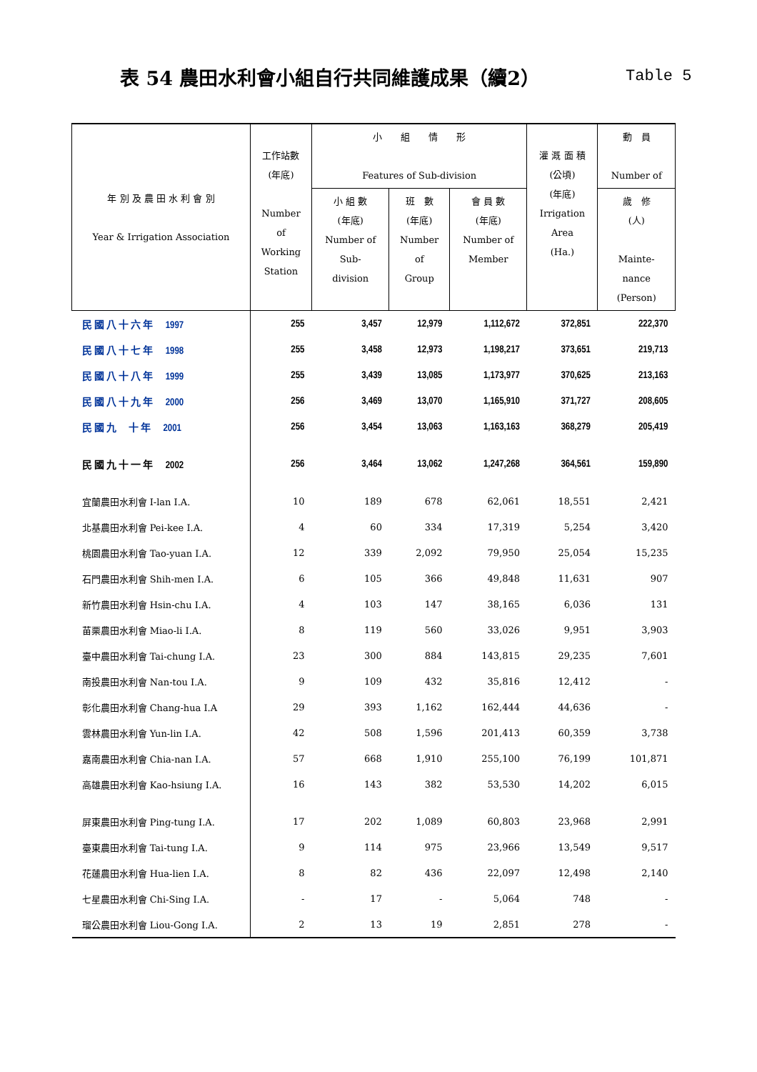表 54 農田水利會小組自行共同維護成果（續2）
Table 5
| 年 別 及 農 田 水 利 會 別 Year & Irrigation Association | 工作站數 (年底) Number of Working Station | 小 組 情 形 Features of Sub-division | | | 灌 溉 面 積 (公頃) (年底) Irrigation Area (Ha.) | 動 員 Number of |
| --- | --- | --- | --- | --- | --- | --- |
| | | 小 組 數 (年底) Number of Sub- division | 班 數 (年底) Number of Group | 會 員 數 (年底) Number of Member | | 歲 修 (人) Mainte- nance (Person) |
| 民 國 八 十 六 年 1997 | 255 | 3,457 | 12,979 | 1,112,672 | 372,851 | 222,370 |
| 民 國 八 十 七 年 1998 | 255 | 3,458 | 12,973 | 1,198,217 | 373,651 | 219,713 |
| 民 國 八 十 八 年 1999 | 255 | 3,439 | 13,085 | 1,173,977 | 370,625 | 213,163 |
| 民 國 八 十 九 年 2000 | 256 | 3,469 | 13,070 | 1,165,910 | 371,727 | 208,605 |
| 民 國 九 十 年 2001 | 256 | 3,454 | 13,063 | 1,163,163 | 368,279 | 205,419 |
| 民 國 九 十 一 年 2002 | 256 | 3,464 | 13,062 | 1,247,268 | 364,561 | 159,890 |
| 宜蘭農田水利會 I-lan I.A. | 10 | 189 | 678 | 62,061 | 18,551 | 2,421 |
| 北基農田水利會 Pei-kee I.A. | 4 | 60 | 334 | 17,319 | 5,254 | 3,420 |
| 桃園農田水利會 Tao-yuan I.A. | 12 | 339 | 2,092 | 79,950 | 25,054 | 15,235 |
| 石門農田水利會 Shih-men I.A. | 6 | 105 | 366 | 49,848 | 11,631 | 907 |
| 新竹農田水利會 Hsin-chu I.A. | 4 | 103 | 147 | 38,165 | 6,036 | 131 |
| 苗栗農田水利會 Miao-li I.A. | 8 | 119 | 560 | 33,026 | 9,951 | 3,903 |
| 臺中農田水利會 Tai-chung I.A. | 23 | 300 | 884 | 143,815 | 29,235 | 7,601 |
| 南投農田水利會 Nan-tou I.A. | 9 | 109 | 432 | 35,816 | 12,412 | - |
| 彰化農田水利會 Chang-hua I.A | 29 | 393 | 1,162 | 162,444 | 44,636 | - |
| 雲林農田水利會 Yun-lin I.A. | 42 | 508 | 1,596 | 201,413 | 60,359 | 3,738 |
| 嘉南農田水利會 Chia-nan I.A. | 57 | 668 | 1,910 | 255,100 | 76,199 | 101,871 |
| 高雄農田水利會 Kao-hsiung I.A. | 16 | 143 | 382 | 53,530 | 14,202 | 6,015 |
| 屏東農田水利會 Ping-tung I.A. | 17 | 202 | 1,089 | 60,803 | 23,968 | 2,991 |
| 臺東農田水利會 Tai-tung I.A. | 9 | 114 | 975 | 23,966 | 13,549 | 9,517 |
| 花蓮農田水利會 Hua-lien I.A. | 8 | 82 | 436 | 22,097 | 12,498 | 2,140 |
| 七星農田水利會 Chi-Sing I.A. | - | 17 | - | 5,064 | 748 | - |
| 瑠公農田水利會 Liou-Gong I.A. | 2 | 13 | 19 | 2,851 | 278 | - |